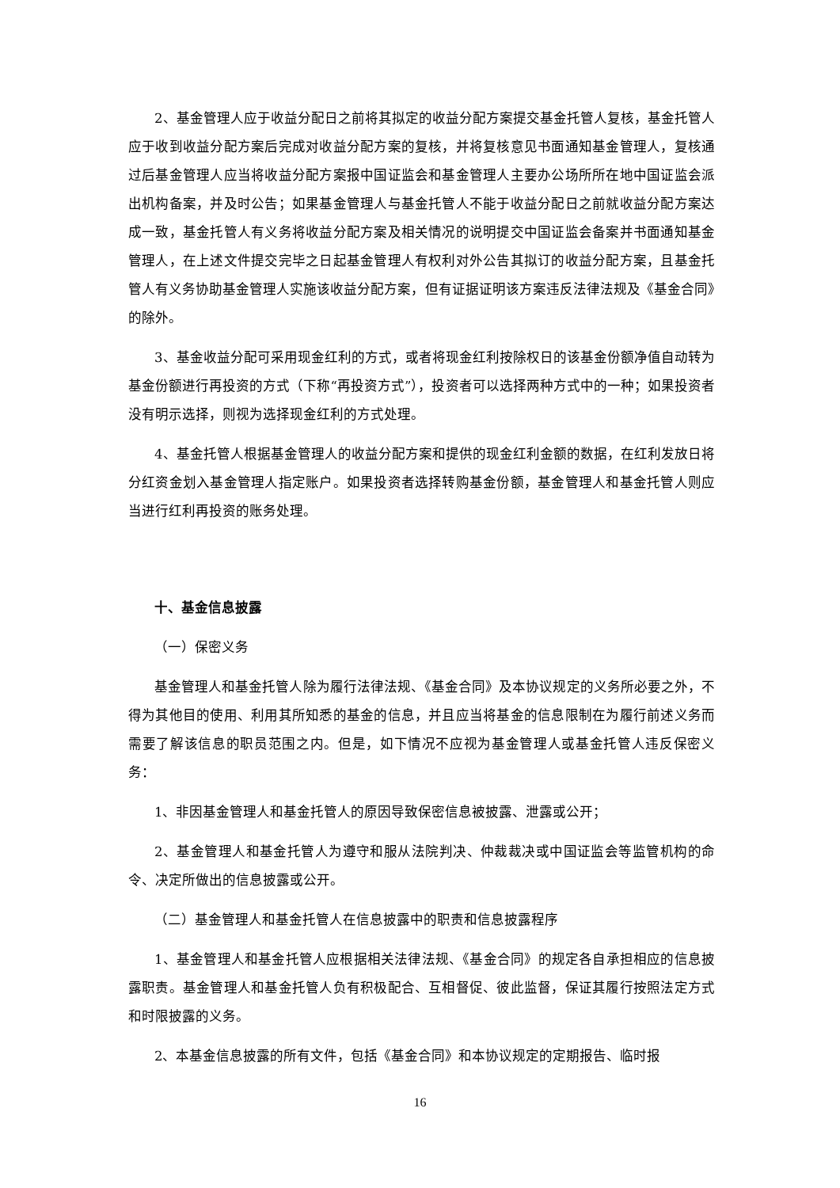2、基金管理人应于收益分配日之前将其拟定的收益分配方案提交基金托管人复核，基金托管人应于收到收益分配方案后完成对收益分配方案的复核，并将复核意见书面通知基金管理人，复核通过后基金管理人应当将收益分配方案报中国证监会和基金管理人主要办公场所所在地中国证监会派出机构备案，并及时公告；如果基金管理人与基金托管人不能于收益分配日之前就收益分配方案达成一致，基金托管人有义务将收益分配方案及相关情况的说明提交中国证监会备案并书面通知基金管理人，在上述文件提交完毕之日起基金管理人有权利对外公告其拟订的收益分配方案，且基金托管人有义务协助基金管理人实施该收益分配方案，但有证据证明该方案违反法律法规及《基金合同》的除外。
3、基金收益分配可采用现金红利的方式，或者将现金红利按除权日的该基金份额净值自动转为基金份额进行再投资的方式（下称“再投资方式”），投资者可以选择两种方式中的一种；如果投资者没有明示选择，则视为选择现金红利的方式处理。
4、基金托管人根据基金管理人的收益分配方案和提供的现金红利金额的数据，在红利发放日将分红资金划入基金管理人指定账户。如果投资者选择转购基金份额，基金管理人和基金托管人则应当进行红利再投资的账务处理。
十、基金信息披露
（一）保密义务
基金管理人和基金托管人除为履行法律法规、《基金合同》及本协议规定的义务所必要之外，不得为其他目的使用、利用其所知悉的基金的信息，并且应当将基金的信息限制在为履行前述义务而需要了解该信息的职员范围之内。但是，如下情况不应视为基金管理人或基金托管人违反保密义务：
1、非因基金管理人和基金托管人的原因导致保密信息被披露、泄露或公开；
2、基金管理人和基金托管人为遵守和服从法院判决、仲裁裁决或中国证监会等监管机构的命令、决定所做出的信息披露或公开。
（二）基金管理人和基金托管人在信息披露中的职责和信息披露程序
1、基金管理人和基金托管人应根据相关法律法规、《基金合同》的规定各自承担相应的信息披露职责。基金管理人和基金托管人负有积极配合、互相督促、彼此监督，保证其履行按照法定方式和时限披露的义务。
2、本基金信息披露的所有文件，包括《基金合同》和本协议规定的定期报告、临时报
16